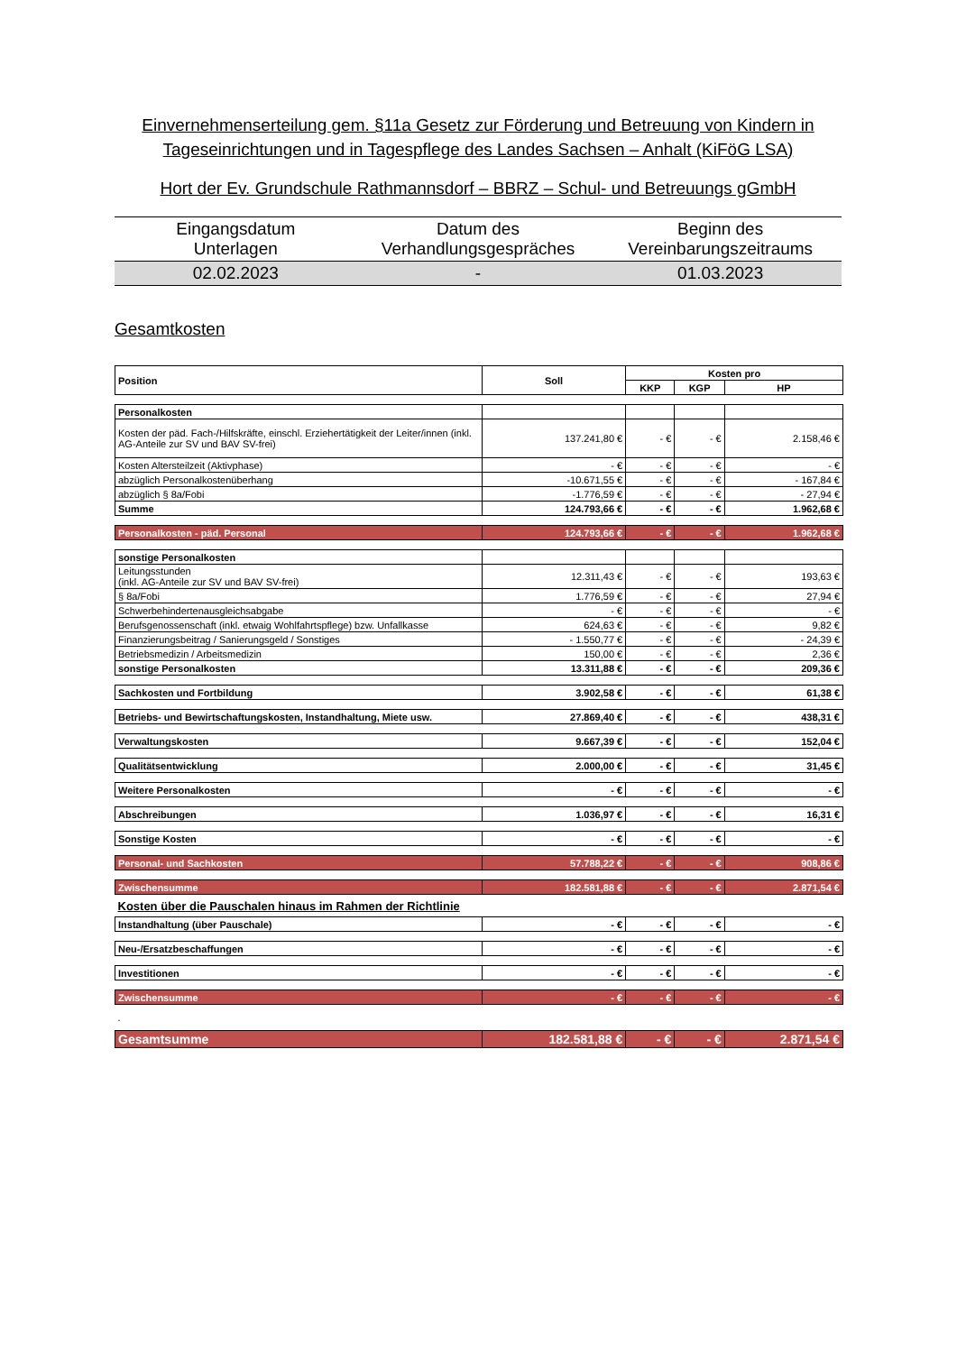Einvernehmenserteilung gem. §11a Gesetz zur Förderung und Betreuung von Kindern in Tageseinrichtungen und in Tagespflege des Landes Sachsen – Anhalt (KiFöG LSA)
Hort der Ev. Grundschule Rathmannsdorf – BBRZ – Schul- und Betreuungs gGmbH
| Eingangsdatum Unterlagen | Datum des Verhandlungsgespräches | Beginn des Vereinbarungszeitraums |
| 02.02.2023 | - | 01.03.2023 |
Gesamtkosten
| Position | Soll | Kosten pro | | |
| --- | --- | --- | --- | --- |
| | | KKP | KGP | HP |
| Personalkosten | | | | |
| Kosten der päd. Fach-/Hilfskräfte, einschl. Erziehertätigkeit der Leiter/innen (inkl. AG-Anteile zur SV und BAV SV-frei) | 137.241,80 € | - € | - € | 2.158,46 € |
| Kosten Altersteilzeit (Aktivphase) | - € | - € | - € | - € |
| abzüglich Personalkostenüberhang | -10.671,55 € | - € | - € | - 167,84 € |
| abzüglich § 8a/Fobi | -1.776,59 € | - € | - € | - 27,94 € |
| Summe | 124.793,66 € | - € | - € | 1.962,68 € |
| Personalkosten - päd. Personal | 124.793,66 € | - € | - € | 1.962,68 € |
| sonstige Personalkosten | | | | |
| Leitungsstunden (inkl. AG-Anteile zur SV und BAV SV-frei) | 12.311,43 € | - € | - € | 193,63 € |
| § 8a/Fobi | 1.776,59 € | - € | - € | 27,94 € |
| Schwerbehindertenausgleichsabgabe | - € | - € | - € | - € |
| Berufsgenossenschaft (inkl. etwaig Wohlfahrtspflege) bzw. Unfallkasse | 624,63 € | - € | - € | 9,82 € |
| Finanzierungsbeitrag / Sanierungsgeld / Sonstiges | - 1.550,77 € | - € | - € | - 24,39 € |
| Betriebsmedizin / Arbeitsmedizin | 150,00 € | - € | - € | 2,36 € |
| sonstige Personalkosten | 13.311,88 € | - € | - € | 209,36 € |
| Sachkosten und Fortbildung | 3.902,58 € | - € | - € | 61,38 € |
| Betriebs- und Bewirtschaftungskosten, Instandhaltung, Miete usw. | 27.869,40 € | - € | - € | 438,31 € |
| Verwaltungskosten | 9.667,39 € | - € | - € | 152,04 € |
| Qualitätsentwicklung | 2.000,00 € | - € | - € | 31,45 € |
| Weitere Personalkosten | - € | - € | - € | - € |
| Abschreibungen | 1.036,97 € | - € | - € | 16,31 € |
| Sonstige Kosten | - € | - € | - € | - € |
| Personal- und Sachkosten | 57.788,22 € | - € | - € | 908,86 € |
| Zwischensumme | 182.581,88 € | - € | - € | 2.871,54 € |
| Kosten über die Pauschalen hinaus im Rahmen der Richtlinie | | | | |
| Instandhaltung (über Pauschale) | - € | - € | - € | - € |
| Neu-/Ersatzbeschaffungen | - € | - € | - € | - € |
| Investitionen | - € | - € | - € | - € |
| Zwischensumme | - € | - € | - € | - € |
| . | | | | |
| Gesamtsumme | 182.581,88 € | - € | - € | 2.871,54 € |